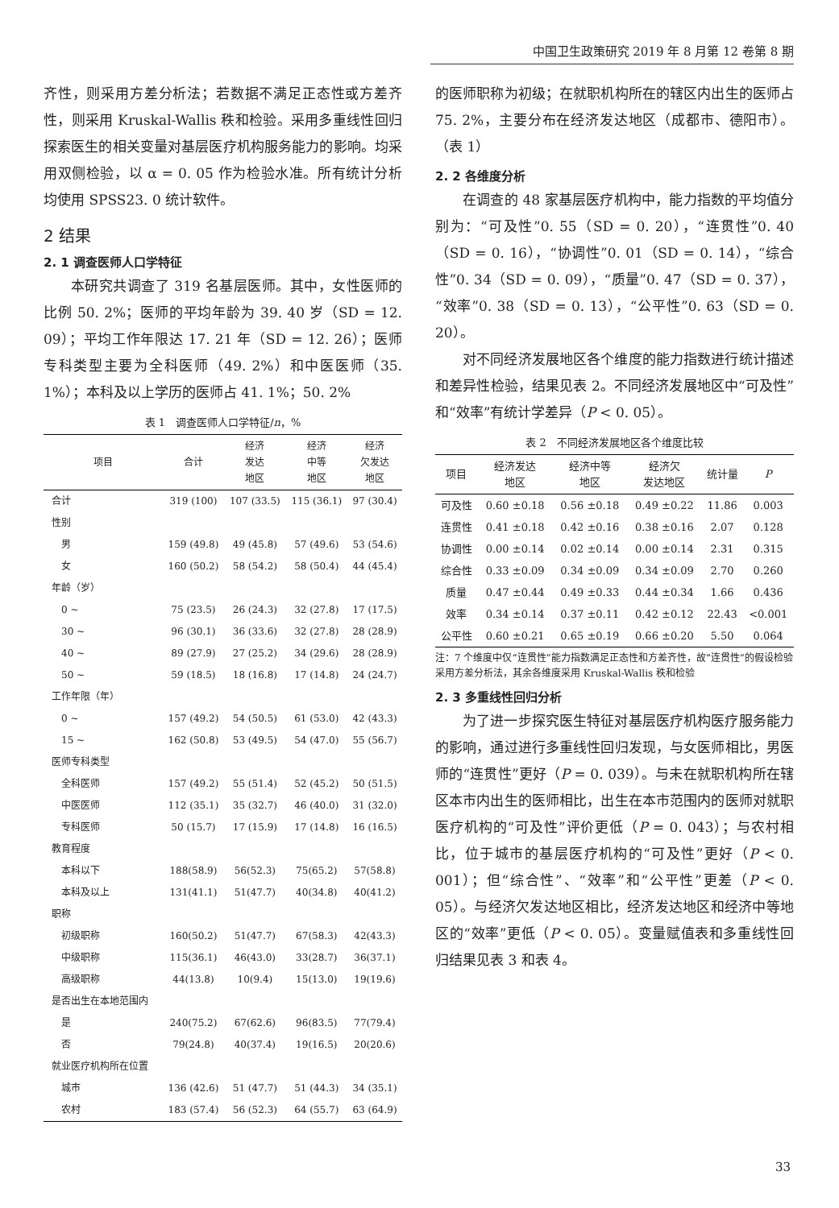中国卫生政策研究 2019 年 8 月第 12 卷第 8 期
齐性，则采用方差分析法；若数据不满足正态性或方差齐性，则采用 Kruskal-Wallis 秩和检验。采用多重线性回归探索医生的相关变量对基层医疗机构服务能力的影响。均采用双侧检验，以 α = 0. 05 作为检验水准。所有统计分析均使用 SPSS23. 0 统计软件。
2 结果
2. 1 调查医师人口学特征
本研究共调查了 319 名基层医师。其中，女性医师的比例 50. 2%；医师的平均年龄为 39. 40 岁（SD = 12. 09）；平均工作年限达 17. 21 年（SD = 12. 26）；医师专科类型主要为全科医师（49. 2%）和中医医师（35. 1%）；本科及以上学历的医师占 41. 1%；50. 2%
表 1　调查医师人口学特征/n，%
| 项目 | 合计 | 经济 发达 地区 | 经济 中等 地区 | 经济 欠发达 地区 |
| --- | --- | --- | --- | --- |
| 合计 | 319 (100) | 107 (33.5) | 115 (36.1) | 97 (30.4) |
| 性别 | | | | |
| 男 | 159 (49.8) | 49 (45.8) | 57 (49.6) | 53 (54.6) |
| 女 | 160 (50.2) | 58 (54.2) | 58 (50.4) | 44 (45.4) |
| 年龄（岁） | | | | |
| 0 ~ | 75 (23.5) | 26 (24.3) | 32 (27.8) | 17 (17.5) |
| 30 ~ | 96 (30.1) | 36 (33.6) | 32 (27.8) | 28 (28.9) |
| 40 ~ | 89 (27.9) | 27 (25.2) | 34 (29.6) | 28 (28.9) |
| 50 ~ | 59 (18.5) | 18 (16.8) | 17 (14.8) | 24 (24.7) |
| 工作年限（年） | | | | |
| 0 ~ | 157 (49.2) | 54 (50.5) | 61 (53.0) | 42 (43.3) |
| 15 ~ | 162 (50.8) | 53 (49.5) | 54 (47.0) | 55 (56.7) |
| 医师专科类型 | | | | |
| 全科医师 | 157 (49.2) | 55 (51.4) | 52 (45.2) | 50 (51.5) |
| 中医医师 | 112 (35.1) | 35 (32.7) | 46 (40.0) | 31 (32.0) |
| 专科医师 | 50 (15.7) | 17 (15.9) | 17 (14.8) | 16 (16.5) |
| 教育程度 | | | | |
| 本科以下 | 188(58.9) | 56(52.3) | 75(65.2) | 57(58.8) |
| 本科及以上 | 131(41.1) | 51(47.7) | 40(34.8) | 40(41.2) |
| 职称 | | | | |
| 初级职称 | 160(50.2) | 51(47.7) | 67(58.3) | 42(43.3) |
| 中级职称 | 115(36.1) | 46(43.0) | 33(28.7) | 36(37.1) |
| 高级职称 | 44(13.8) | 10(9.4) | 15(13.0) | 19(19.6) |
| 是否出生在本地范围内 | | | | |
| 是 | 240(75.2) | 67(62.6) | 96(83.5) | 77(79.4) |
| 否 | 79(24.8) | 40(37.4) | 19(16.5) | 20(20.6) |
| 就业医疗机构所在位置 | | | | |
| 城市 | 136 (42.6) | 51 (47.7) | 51 (44.3) | 34 (35.1) |
| 农村 | 183 (57.4) | 56 (52.3) | 64 (55.7) | 63 (64.9) |
的医师职称为初级；在就职机构所在的辖区内出生的医师占 75. 2%，主要分布在经济发达地区（成都市、德阳市）。（表 1）
2. 2 各维度分析
在调查的 48 家基层医疗机构中，能力指数的平均值分别为：“可及性”0. 55（SD = 0. 20），“连贯性”0. 40（SD = 0. 16），“协调性”0. 01（SD = 0. 14），“综合性”0. 34（SD = 0. 09），“质量”0. 47（SD = 0. 37），“效率”0. 38（SD = 0. 13），“公平性”0. 63（SD = 0. 20）。
对不同经济发展地区各个维度的能力指数进行统计描述和差异性检验，结果见表 2。不同经济发展地区中“可及性”和“效率”有统计学差异（P < 0. 05）。
表 2　不同经济发展地区各个维度比较
| 项目 | 经济发达 地区 | 经济中等 地区 | 经济欠 发达地区 | 统计量 | P |
| --- | --- | --- | --- | --- | --- |
| 可及性 | 0.60 ±0.18 | 0.56 ±0.18 | 0.49 ±0.22 | 11.86 | 0.003 |
| 连贯性 | 0.41 ±0.18 | 0.42 ±0.16 | 0.38 ±0.16 | 2.07 | 0.128 |
| 协调性 | 0.00 ±0.14 | 0.02 ±0.14 | 0.00 ±0.14 | 2.31 | 0.315 |
| 综合性 | 0.33 ±0.09 | 0.34 ±0.09 | 0.34 ±0.09 | 2.70 | 0.260 |
| 质量 | 0.47 ±0.44 | 0.49 ±0.33 | 0.44 ±0.34 | 1.66 | 0.436 |
| 效率 | 0.34 ±0.14 | 0.37 ±0.11 | 0.42 ±0.12 | 22.43 | <0.001 |
| 公平性 | 0.60 ±0.21 | 0.65 ±0.19 | 0.66 ±0.20 | 5.50 | 0.064 |
注：7 个维度中仅“连贯性”能力指数满足正态性和方差齐性，故“连贯性”的假设检验采用方差分析法，其余各维度采用 Kruskal-Wallis 秩和检验
2. 3 多重线性回归分析
为了进一步探究医生特征对基层医疗机构医疗服务能力的影响，通过进行多重线性回归发现，与女医师相比，男医师的“连贯性”更好（P = 0. 039）。与未在就职机构所在辖区本市内出生的医师相比，出生在本市范围内的医师对就职医疗机构的“可及性”评价更低（P = 0. 043）；与农村相比，位于城市的基层医疗机构的“可及性”更好（P < 0. 001）；但“综合性”、“效率”和“公平性”更差（P < 0. 05）。与经济欠发达地区相比，经济发达地区和经济中等地区的“效率”更低（P < 0. 05）。变量赋值表和多重线性回归结果见表 3 和表 4。
33